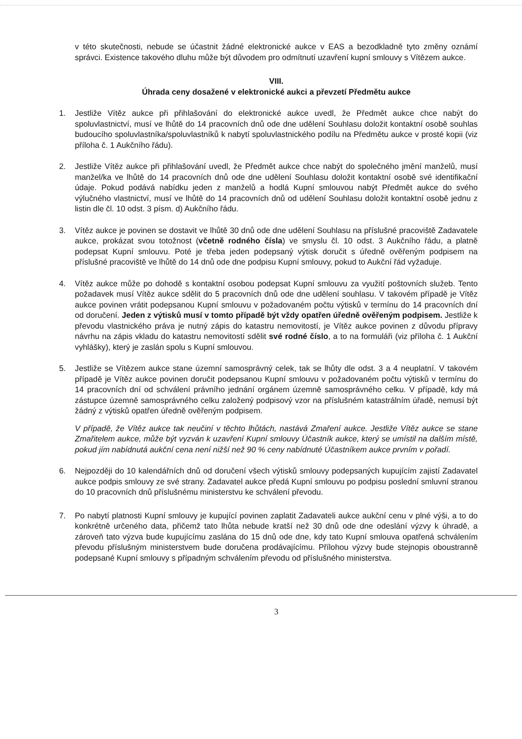v této skutečnosti, nebude se účastnit žádné elektronické aukce v EAS a bezodkladně tyto změny oznámí správci. Existence takového dluhu může být důvodem pro odmítnutí uzavření kupní smlouvy s Vítězem aukce.
VIII.
Úhrada ceny dosažené v elektronické aukci a převzetí Předmětu aukce
1. Jestliže Vítěz aukce při přihlašování do elektronické aukce uvedl, že Předmět aukce chce nabýt do spoluvlastnictví, musí ve lhůtě do 14 pracovních dnů ode dne udělení Souhlasu doložit kontaktní osobě souhlas budoucího spoluvlastníka/spoluvlastníků k nabytí spoluvlastnického podílu na Předmětu aukce v prosté kopii (viz příloha č. 1 Aukčního řádu).
2. Jestliže Vítěz aukce při přihlašování uvedl, že Předmět aukce chce nabýt do společného jmění manželů, musí manžel/ka ve lhůtě do 14 pracovních dnů ode dne udělení Souhlasu doložit kontaktní osobě své identifikační údaje. Pokud podává nabídku jeden z manželů a hodlá Kupní smlouvou nabýt Předmět aukce do svého výlučného vlastnictví, musí ve lhůtě do 14 pracovních dnů od udělení Souhlasu doložit kontaktní osobě jednu z listin dle čl. 10 odst. 3 písm. d) Aukčního řádu.
3. Vítěz aukce je povinen se dostavit ve lhůtě 30 dnů ode dne udělení Souhlasu na příslušné pracoviště Zadavatele aukce, prokázat svou totožnost (včetně rodného čísla) ve smyslu čl. 10 odst. 3 Aukčního řádu, a platně podepsat Kupní smlouvu. Poté je třeba jeden podepsaný výtisk doručit s úředně ověřeným podpisem na příslušné pracoviště ve lhůtě do 14 dnů ode dne podpisu Kupní smlouvy, pokud to Aukční řád vyžaduje.
4. Vítěz aukce může po dohodě s kontaktní osobou podepsat Kupní smlouvu za využití poštovních služeb. Tento požadavek musí Vítěz aukce sdělit do 5 pracovních dnů ode dne udělení souhlasu. V takovém případě je Vítěz aukce povinen vrátit podepsanou Kupní smlouvu v požadovaném počtu výtisků v termínu do 14 pracovních dní od doručení. Jeden z výtisků musí v tomto případě být vždy opatřen úředně ověřeným podpisem. Jestliže k převodu vlastnického práva je nutný zápis do katastru nemovitostí, je Vítěz aukce povinen z důvodu přípravy návrhu na zápis vkladu do katastru nemovitostí sdělit své rodné číslo, a to na formuláři (viz příloha č. 1 Aukční vyhlášky), který je zaslán spolu s Kupní smlouvou.
5. Jestliže se Vítězem aukce stane územní samosprávný celek, tak se lhůty dle odst. 3 a 4 neuplatní. V takovém případě je Vítěz aukce povinen doručit podepsanou Kupní smlouvu v požadovaném počtu výtisků v termínu do 14 pracovních dní od schválení právního jednání orgánem územně samosprávného celku. V případě, kdy má zástupce územně samosprávného celku založený podpisový vzor na příslušném katastrálním úřadě, nemusí být žádný z výtisků opatřen úředně ověřeným podpisem.
V případě, že Vítěz aukce tak neučiní v těchto lhůtách, nastává Zmaření aukce. Jestliže Vítěz aukce se stane Zmařitelem aukce, může být vyzván k uzavření Kupní smlouvy Účastník aukce, který se umístil na dalším místě, pokud jím nabídnutá aukční cena není nižší než 90 % ceny nabídnuté Účastníkem aukce prvním v pořadí.
6. Nejpozději do 10 kalendářních dnů od doručení všech výtisků smlouvy podepsaných kupujícím zajistí Zadavatel aukce podpis smlouvy ze své strany. Zadavatel aukce předá Kupní smlouvu po podpisu poslední smluvní stranou do 10 pracovních dnů příslušnému ministerstvu ke schválení převodu.
7. Po nabytí platnosti Kupní smlouvy je kupující povinen zaplatit Zadavateli aukce aukční cenu v plné výši, a to do konkrétně určeného data, přičemž tato lhůta nebude kratší než 30 dnů ode dne odeslání výzvy k úhradě, a zároveň tato výzva bude kupujícímu zaslána do 15 dnů ode dne, kdy tato Kupní smlouva opatřená schválením převodu příslušným ministerstvem bude doručena prodávajícímu. Přílohou výzvy bude stejnopis oboustranně podepsané Kupní smlouvy s případným schválením převodu od příslušného ministerstva.
3